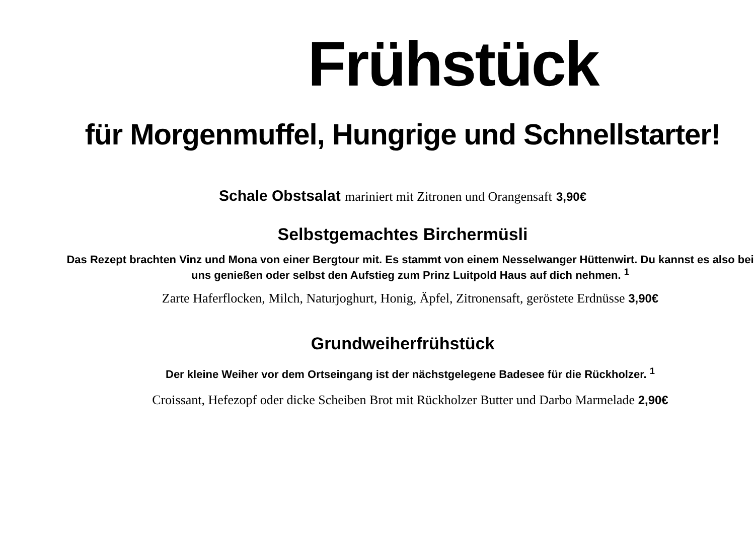Frühstück
für Morgenmuffel, Hungrige und Schnellstarter!
Schale Obstsalat mariniert mit Zitronen und Orangensaft 3,90€
Selbstgemachtes Birchermüsli
Das Rezept brachten Vinz und Mona von einer Bergtour mit. Es stammt von einem Nesselwanger Hüttenwirt. Du kannst es also bei uns genießen oder selbst den Aufstieg zum Prinz Luitpold Haus auf dich nehmen. <sup>1</sup>
Zarte Haferflocken, Milch, Naturjoghurt, Honig, Äpfel, Zitronensaft, geröstete Erdnüsse 3,90€
Grundweiherfrühstück
Der kleine Weiher vor dem Ortseingang ist der nächstgelegene Badesee für die Rückholzer. <sup>1</sup>
Croissant, Hefezopf oder dicke Scheiben Brot mit Rückholzer Butter und Darbo Marmelade 2,90€